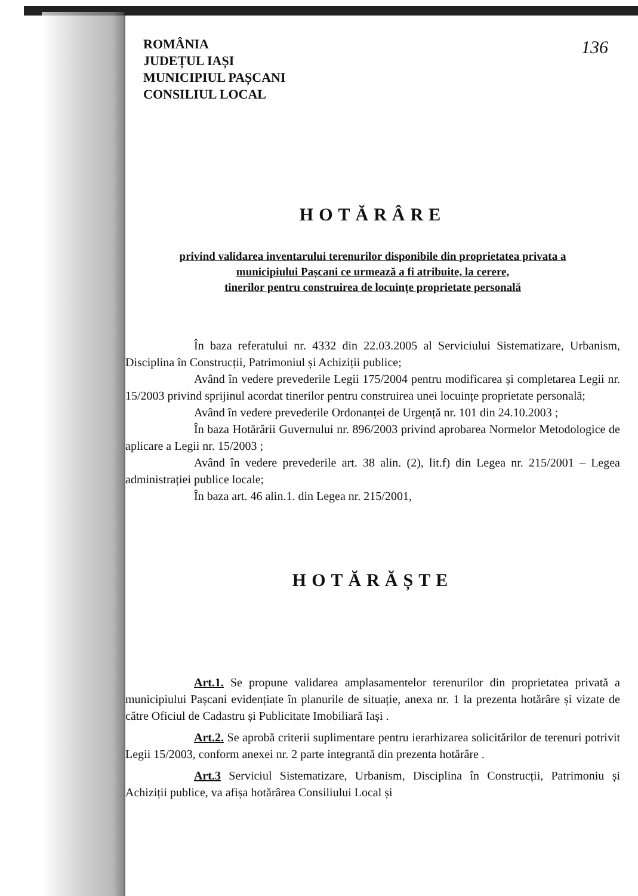136
ROMÂNIA
JUDEȚUL IAȘI
MUNICIPIUL PAȘCANI
CONSILIUL LOCAL
HOTĂRÂRE
privind validarea inventarului terenurilor disponibile din proprietatea privata a
municipiului Pașcani ce urmează a fi atribuite, la cerere,
tinerilor pentru construirea de locuințe proprietate personală
În baza referatului nr. 4332 din 22.03.2005 al Serviciului Sistematizare, Urbanism, Disciplina în Construcții, Patrimoniul și Achiziții publice;
Având în vedere prevederile Legii 175/2004 pentru modificarea și completarea Legii nr. 15/2003 privind sprijinul acordat tinerilor pentru construirea unei locuințe proprietate personală;
Având în vedere prevederile Ordonanței de Urgență nr. 101 din 24.10.2003 ;
În baza Hotărârii Guvernului nr. 896/2003 privind aprobarea Normelor Metodologice de aplicare a Legii nr. 15/2003 ;
Având în vedere prevederile art. 38 alin. (2), lit.f) din Legea nr. 215/2001 – Legea administrației publice locale;
În baza art. 46 alin.1. din Legea nr. 215/2001,
HOTĂRĂȘTE
Art.1. Se propune validarea amplasamentelor terenurilor din proprietatea privată a municipiului Pașcani evidențiate în planurile de situație, anexa nr. 1 la prezenta hotărâre și vizate de către Oficiul de Cadastru și Publicitate Imobiliară Iași .
Art.2. Se aprobă criterii suplimentare pentru ierarhizarea solicitărilor de terenuri potrivit Legii 15/2003, conform anexei nr. 2 parte integrantă din prezenta hotărâre .
Art.3 Serviciul Sistematizare, Urbanism, Disciplina în Construcții, Patrimoniu și Achiziții publice, va afișa hotărârea Consiliului Local și